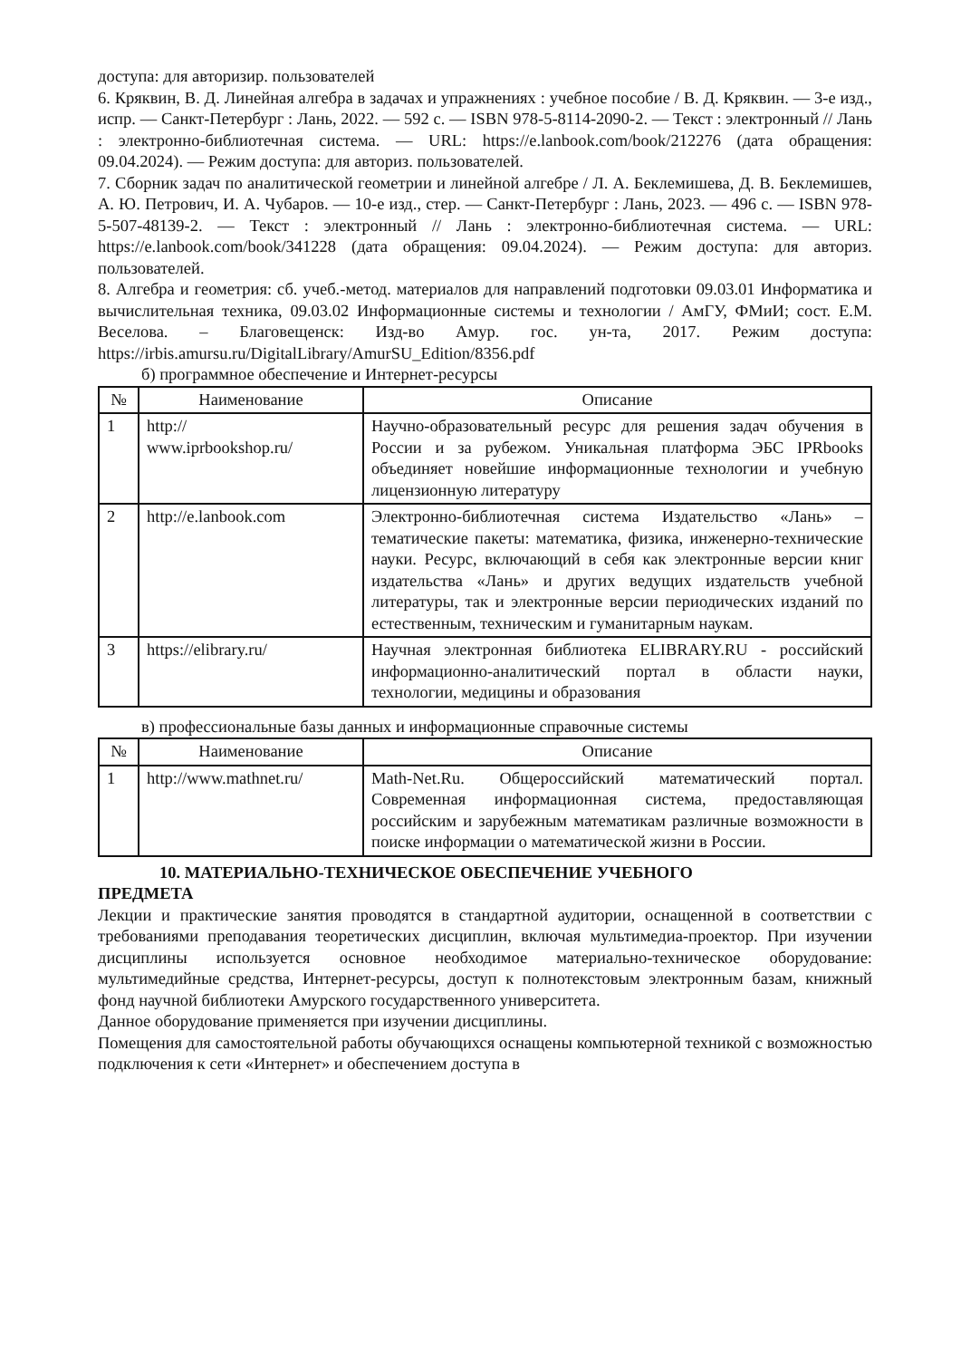доступа: для авторизир. пользователей
6. Кряквин, В. Д. Линейная алгебра в задачах и упражнениях : учебное пособие / В. Д. Кряквин. — 3-е изд., испр. — Санкт-Петербург : Лань, 2022. — 592 с. — ISBN 978-5-8114-2090-2. — Текст : электронный // Лань : электронно-библиотечная система. — URL: https://e.lanbook.com/book/212276 (дата обращения: 09.04.2024). — Режим доступа: для авториз. пользователей.
7. Сборник задач по аналитической геометрии и линейной алгебре / Л. А. Беклемишева, Д. В. Беклемишев, А. Ю. Петрович, И. А. Чубаров. — 10-е изд., стер. — Санкт-Петербург : Лань, 2023. — 496 с. — ISBN 978-5-507-48139-2. — Текст : электронный // Лань : электронно-библиотечная система. — URL: https://e.lanbook.com/book/341228 (дата обращения: 09.04.2024). — Режим доступа: для авториз. пользователей.
8. Алгебра и геометрия: сб. учеб.-метод. материалов для направлений подготовки 09.03.01 Информатика и вычислительная техника, 09.03.02 Информационные системы и технологии / АмГУ, ФМиИ; сост. Е.М. Веселова. – Благовещенск: Изд-во Амур. гос. ун-та, 2017. Режим доступа: https://irbis.amursu.ru/DigitalLibrary/AmurSU_Edition/8356.pdf
б) программное обеспечение и Интернет-ресурсы
| № | Наименование | Описание |
| --- | --- | --- |
| 1 | http:// www.iprbookshop.ru/ | Научно-образовательный ресурс для решения задач обучения в России и за рубежом. Уникальная платформа ЭБС IPRbooks объединяет новейшие информационные технологии и учебную лицензионную литературу |
| 2 | http://e.lanbook.com | Электронно-библиотечная система Издательство «Лань» – тематические пакеты: математика, физика, инженерно-технические науки. Ресурс, включающий в себя как электронные версии книг издательства «Лань» и других ведущих издательств учебной литературы, так и электронные версии периодических изданий по естественным, техническим и гуманитарным наукам. |
| 3 | https://elibrary.ru/ | Научная электронная библиотека ELIBRARY.RU - российский информационно-аналитический портал в области науки, технологии, медицины и образования |
в) профессиональные базы данных и информационные справочные системы
| № | Наименование | Описание |
| --- | --- | --- |
| 1 | http://www.mathnet.ru/ | Math-Net.Ru. Общероссийский математический портал. Современная информационная система, предоставляющая российским и зарубежным математикам различные возможности в поиске информации о математической жизни в России. |
10. МАТЕРИАЛЬНО-ТЕХНИЧЕСКОЕ ОБЕСПЕЧЕНИЕ УЧЕБНОГО
ПРЕДМЕТА
Лекции и практические занятия проводятся в стандартной аудитории, оснащенной в соответствии с требованиями преподавания теоретических дисциплин, включая мультимедиа-проектор. При изучении дисциплины используется основное необходимое материально-техническое оборудование: мультимедийные средства, Интернет-ресурсы, доступ к полнотекстовым электронным базам, книжный фонд научной библиотеки Амурского государственного университета.
Данное оборудование применяется при изучении дисциплины.
Помещения для самостоятельной работы обучающихся оснащены компьютерной техникой с возможностью подключения к сети «Интернет» и обеспечением доступа в